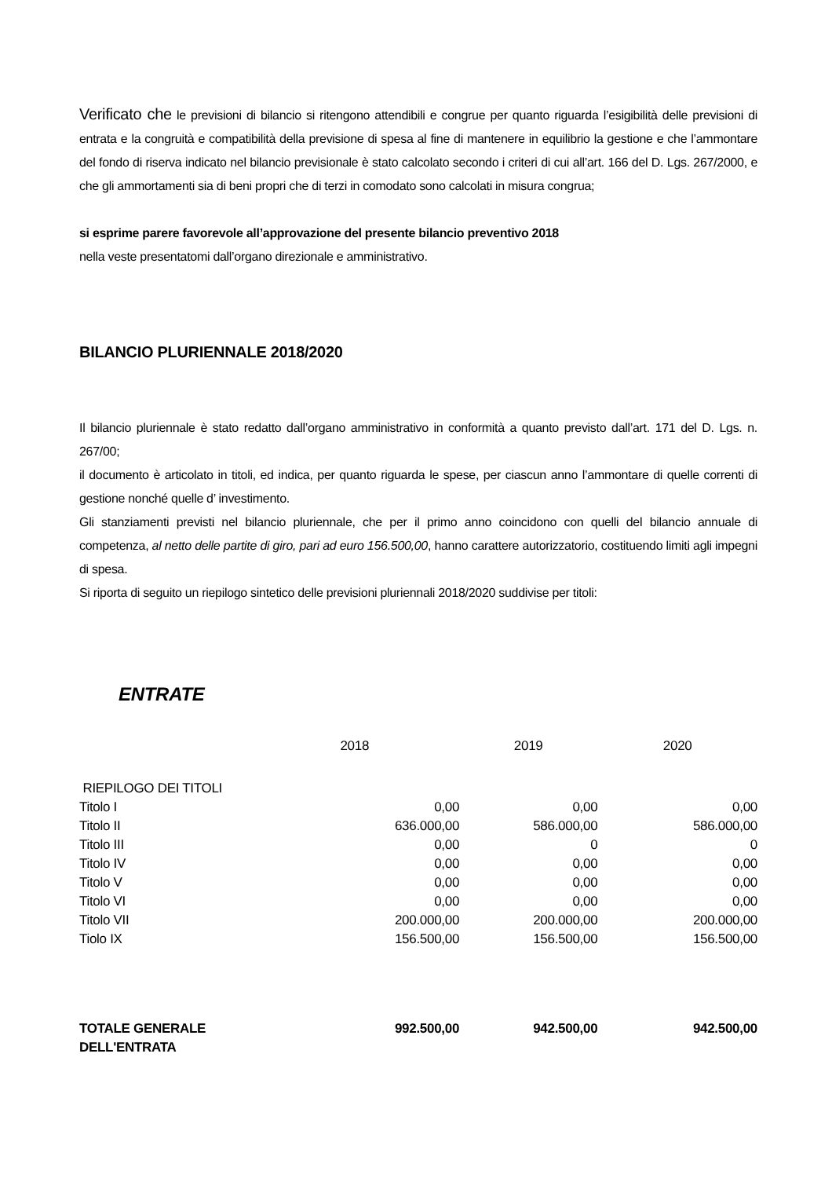Verificato che le previsioni di bilancio si ritengono attendibili e congrue per quanto riguarda l’esigibilità delle previsioni di entrata e la congruità e compatibilità della previsione di spesa al fine di mantenere in equilibrio la gestione e che l’ammontare del fondo di riserva indicato nel bilancio previsionale è stato calcolato secondo i criteri di cui all’art. 166 del D. Lgs. 267/2000, e che gli ammortamenti sia di beni propri che di terzi in comodato sono calcolati in misura congrua;
si esprime parere favorevole all’approvazione del presente bilancio preventivo 2018
nella veste presentatomi dall’organo direzionale e amministrativo.
BILANCIO PLURIENNALE 2018/2020
Il bilancio pluriennale è stato redatto dall’organo amministrativo in conformità a quanto previsto dall’art. 171 del D. Lgs. n. 267/00;
il documento è articolato in titoli, ed indica, per quanto riguarda le spese, per ciascun anno l’ammontare di quelle correnti di gestione nonché quelle d’ investimento.
Gli stanziamenti previsti nel bilancio pluriennale, che per il primo anno coincidono con quelli del bilancio annuale di competenza, al netto delle partite di giro, pari ad euro 156.500,00, hanno carattere autorizzatorio, costituendo limiti agli impegni di spesa.
Si riporta di seguito un riepilogo sintetico delle previsioni pluriennali 2018/2020 suddivise per titoli:
ENTRATE
| | 2018 | 2019 | 2020 |
| RIEPILOGO DEI TITOLI | | | |
| Titolo I | 0,00 | 0,00 | 0,00 |
| Titolo II | 636.000,00 | 586.000,00 | 586.000,00 |
| Titolo III | 0,00 | 0 | 0 |
| Titolo IV | 0,00 | 0,00 | 0,00 |
| Titolo V | 0,00 | 0,00 | 0,00 |
| Titolo VI | 0,00 | 0,00 | 0,00 |
| Titolo VII | 200.000,00 | 200.000,00 | 200.000,00 |
| Tiolo IX | 156.500,00 | 156.500,00 | 156.500,00 |
| TOTALE GENERALE DELL'ENTRATA | 992.500,00 | 942.500,00 | 942.500,00 |